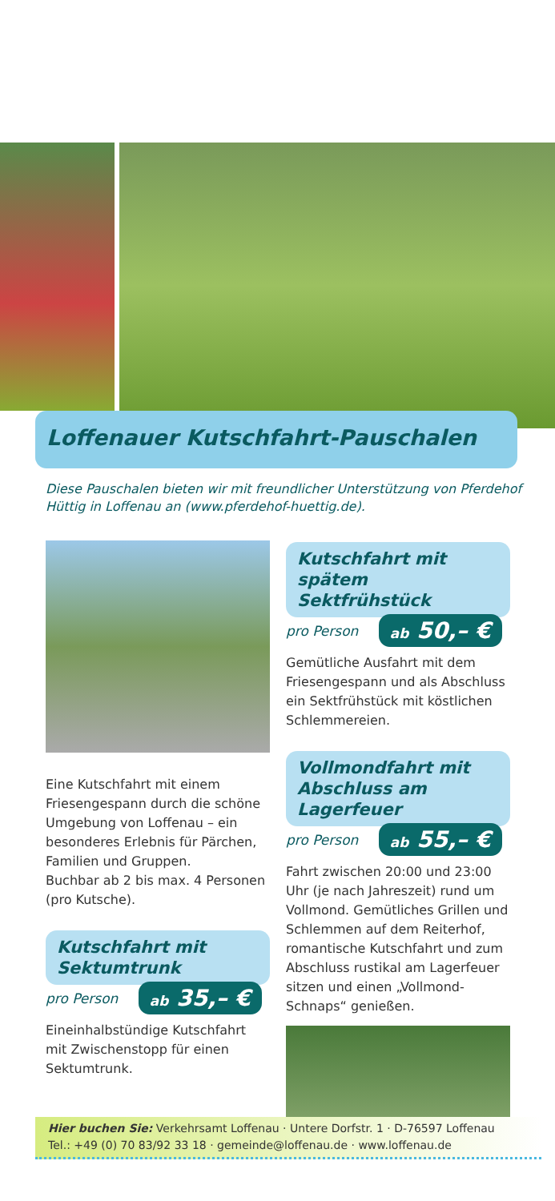Loffenauer Kutschfahrt-Pauschalen
Diese Pauschalen bieten wir mit freundlicher Unterstützung von Pferdehof Hüttig in Loffenau an (www.pferdehof-huettig.de).
Eine Kutschfahrt mit einem Friesengespann durch die schöne Umgebung von Loffenau – ein besonderes Erlebnis für Pärchen, Familien und Gruppen.
Buchbar ab 2 bis max. 4 Personen (pro Kutsche).
Kutschfahrt mit Sektumtrunk
pro Person ab 35,– €
Eineinhalbstündige Kutschfahrt mit Zwischenstopp für einen Sektumtrunk.
Kutschfahrt mit spätem Sektfrühstück
pro Person ab 50,– €
Gemütliche Ausfahrt mit dem Friesengespann und als Abschluss ein Sektfrühstück mit köstlichen Schlemmereien.
Vollmondfahrt mit Abschluss am Lagerfeuer
pro Person ab 55,– €
Fahrt zwischen 20:00 und 23:00 Uhr (je nach Jahreszeit) rund um Vollmond. Gemütliches Grillen und Schlemmen auf dem Reiterhof, romantische Kutschfahrt und zum Abschluss rustikal am Lagerfeuer sitzen und einen „Vollmond-Schnaps“ genießen.
Hier buchen Sie: Verkehrsamt Loffenau · Untere Dorfstr. 1 · D-76597 Loffenau
Tel.: +49 (0) 70 83/92 33 18 · gemeinde@loffenau.de · www.loffenau.de